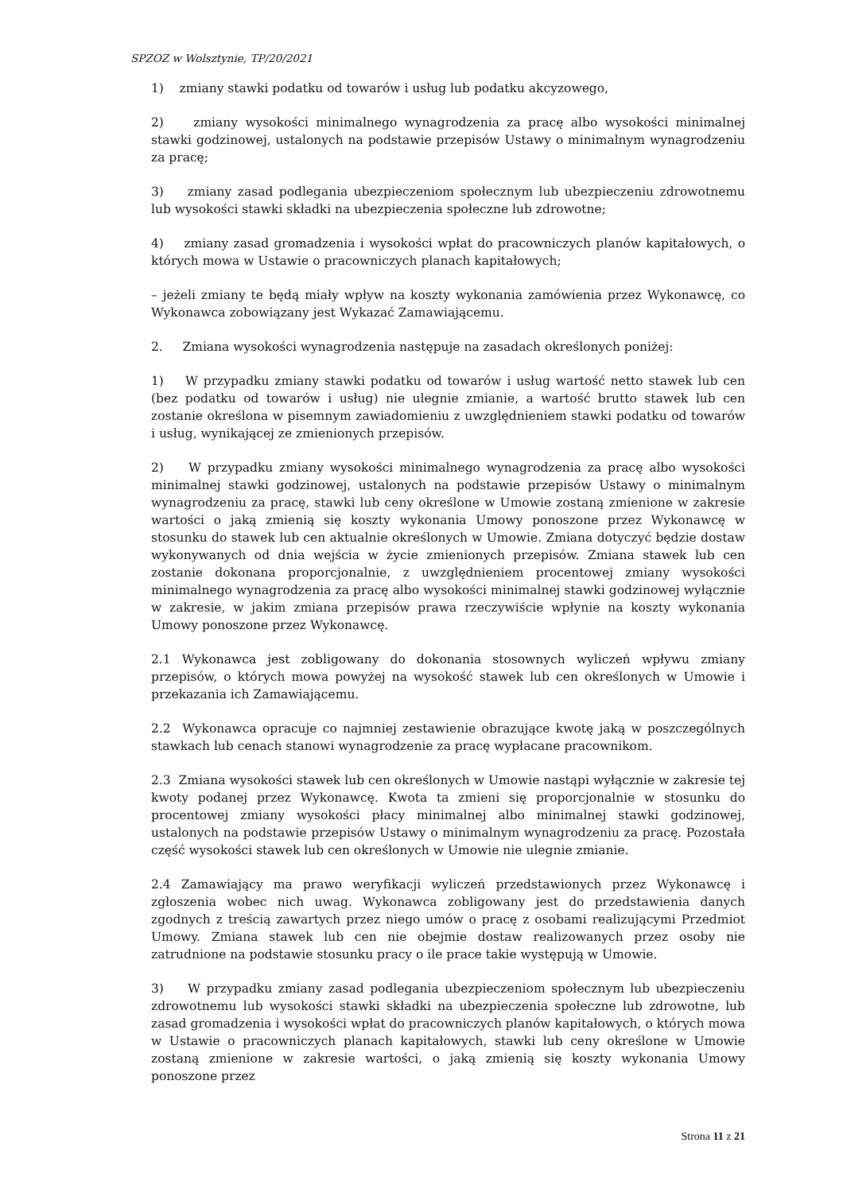SPZOZ w Wolsztynie, TP/20/2021
1) zmiany stawki podatku od towarów i usług lub podatku akcyzowego,
2) zmiany wysokości minimalnego wynagrodzenia za pracę albo wysokości minimalnej stawki godzinowej, ustalonych na podstawie przepisów Ustawy o minimalnym wynagrodzeniu za pracę;
3) zmiany zasad podlegania ubezpieczeniom społecznym lub ubezpieczeniu zdrowotnemu lub wysokości stawki składki na ubezpieczenia społeczne lub zdrowotne;
4) zmiany zasad gromadzenia i wysokości wpłat do pracowniczych planów kapitałowych, o których mowa w Ustawie o pracowniczych planach kapitałowych;
– jeżeli zmiany te będą miały wpływ na koszty wykonania zamówienia przez Wykonawcę, co Wykonawca zobowiązany jest Wykazać Zamawiającemu.
2. Zmiana wysokości wynagrodzenia następuje na zasadach określonych poniżej:
1) W przypadku zmiany stawki podatku od towarów i usług wartość netto stawek lub cen (bez podatku od towarów i usług) nie ulegnie zmianie, a wartość brutto stawek lub cen zostanie określona w pisemnym zawiadomieniu z uwzględnieniem stawki podatku od towarów i usług, wynikającej ze zmienionych przepisów.
2) W przypadku zmiany wysokości minimalnego wynagrodzenia za pracę albo wysokości minimalnej stawki godzinowej, ustalonych na podstawie przepisów Ustawy o minimalnym wynagrodzeniu za pracę, stawki lub ceny określone w Umowie zostaną zmienione w zakresie wartości o jaką zmienią się koszty wykonania Umowy ponoszone przez Wykonawcę w stosunku do stawek lub cen aktualnie określonych w Umowie. Zmiana dotyczyć będzie dostaw wykonywanych od dnia wejścia w życie zmienionych przepisów. Zmiana stawek lub cen zostanie dokonana proporcjonalnie, z uwzględnieniem procentowej zmiany wysokości minimalnego wynagrodzenia za pracę albo wysokości minimalnej stawki godzinowej wyłącznie w zakresie, w jakim zmiana przepisów prawa rzeczywiście wpłynie na koszty wykonania Umowy ponoszone przez Wykonawcę.
2.1 Wykonawca jest zobligowany do dokonania stosownych wyliczeń wpływu zmiany przepisów, o których mowa powyżej na wysokość stawek lub cen określonych w Umowie i przekazania ich Zamawiającemu.
2.2 Wykonawca opracuje co najmniej zestawienie obrazujące kwotę jaką w poszczególnych stawkach lub cenach stanowi wynagrodzenie za pracę wypłacane pracownikom.
2.3 Zmiana wysokości stawek lub cen określonych w Umowie nastąpi wyłącznie w zakresie tej kwoty podanej przez Wykonawcę. Kwota ta zmieni się proporcjonalnie w stosunku do procentowej zmiany wysokości płacy minimalnej albo minimalnej stawki godzinowej, ustalonych na podstawie przepisów Ustawy o minimalnym wynagrodzeniu za pracę. Pozostała część wysokości stawek lub cen określonych w Umowie nie ulegnie zmianie.
2.4 Zamawiający ma prawo weryfikacji wyliczeń przedstawionych przez Wykonawcę i zgłoszenia wobec nich uwag. Wykonawca zobligowany jest do przedstawienia danych zgodnych z treścią zawartych przez niego umów o pracę z osobami realizującymi Przedmiot Umowy. Zmiana stawek lub cen nie obejmie dostaw realizowanych przez osoby nie zatrudnione na podstawie stosunku pracy o ile prace takie występują w Umowie.
3) W przypadku zmiany zasad podlegania ubezpieczeniom społecznym lub ubezpieczeniu zdrowotnemu lub wysokości stawki składki na ubezpieczenia społeczne lub zdrowotne, lub zasad gromadzenia i wysokości wpłat do pracowniczych planów kapitałowych, o których mowa w Ustawie o pracowniczych planach kapitałowych, stawki lub ceny określone w Umowie zostaną zmienione w zakresie wartości, o jaką zmienią się koszty wykonania Umowy ponoszone przez
Strona 11 z 21